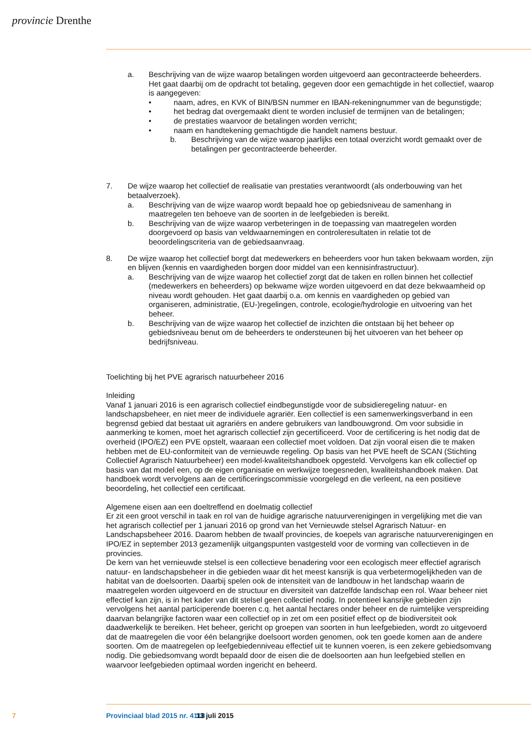provincie Drenthe
a. Beschrijving van de wijze waarop betalingen worden uitgevoerd aan gecontracteerde beheerders. Het gaat daarbij om de opdracht tot betaling, gegeven door een gemachtigde in het collectief, waarop is aangegeven:
• naam, adres, en KVK of BIN/BSN nummer en IBAN-rekeningnummer van de begunstigde;
• het bedrag dat overgemaakt dient te worden inclusief de termijnen van de betalingen;
• de prestaties waarvoor de betalingen worden verricht;
• naam en handtekening gemachtigde die handelt namens bestuur.
b. Beschrijving van de wijze waarop jaarlijks een totaal overzicht wordt gemaakt over de betalingen per gecontracteerde beheerder.
7. De wijze waarop het collectief de realisatie van prestaties verantwoordt (als onderbouwing van het betaalverzoek).
a. Beschrijving van de wijze waarop wordt bepaald hoe op gebiedsniveau de samenhang in maatregelen ten behoeve van de soorten in de leefgebieden is bereikt.
b. Beschrijving van de wijze waarop verbeteringen in de toepassing van maatregelen worden doorgevoerd op basis van veldwaarnemingen en controleresultaten in relatie tot de beoordelingscriteria van de gebiedsaanvraag.
8. De wijze waarop het collectief borgt dat medewerkers en beheerders voor hun taken bekwaam worden, zijn en blijven (kennis en vaardigheden borgen door middel van een kennisinfrastructuur).
a. Beschrijving van de wijze waarop het collectief zorgt dat de taken en rollen binnen het collectief (medewerkers en beheerders) op bekwame wijze worden uitgevoerd en dat deze bekwaamheid op niveau wordt gehouden. Het gaat daarbij o.a. om kennis en vaardigheden op gebied van organiseren, administratie, (EU-)regelingen, controle, ecologie/hydrologie en uitvoering van het beheer.
b. Beschrijving van de wijze waarop het collectief de inzichten die ontstaan bij het beheer op gebiedsniveau benut om de beheerders te ondersteunen bij het uitvoeren van het beheer op bedrijfsniveau.
Toelichting bij het PVE agrarisch natuurbeheer 2016
Inleiding
Vanaf 1 januari 2016 is een agrarisch collectief eindbegunstigde voor de subsidieregeling natuur- en landschapsbeheer, en niet meer de individuele agrariër. Een collectief is een samenwerkingsverband in een begrensd gebied dat bestaat uit agrariërs en andere gebruikers van landbouwgrond. Om voor subsidie in aanmerking te komen, moet het agrarisch collectief zijn gecertificeerd. Voor de certificering is het nodig dat de overheid (IPO/EZ) een PVE opstelt, waaraan een collectief moet voldoen. Dat zijn vooral eisen die te maken hebben met de EU-conformiteit van de vernieuwde regeling. Op basis van het PVE heeft de SCAN (Stichting Collectief Agrarisch Natuurbeheer) een model-kwaliteitshandboek opgesteld. Vervolgens kan elk collectief op basis van dat model een, op de eigen organisatie en werkwijze toegesneden, kwaliteitshandboek maken. Dat handboek wordt vervolgens aan de certificeringscommissie voorgelegd en die verleent, na een positieve beoordeling, het collectief een certificaat.
Algemene eisen aan een doeltreffend en doelmatig collectief
Er zit een groot verschil in taak en rol van de huidige agrarische natuurverenigingen in vergelijking met die van het agrarisch collectief per 1 januari 2016 op grond van het Vernieuwde stelsel Agrarisch Natuur- en Landschapsbeheer 2016. Daarom hebben de twaalf provincies, de koepels van agrarische natuurverenigingen en IPO/EZ in september 2013 gezamenlijk uitgangspunten vastgesteld voor de vorming van collectieven in de provincies.
De kern van het vernieuwde stelsel is een collectieve benadering voor een ecologisch meer effectief agrarisch natuur- en landschapsbeheer in die gebieden waar dit het meest kansrijk is qua verbetermogelijkheden van de habitat van de doelsoorten. Daarbij spelen ook de intensiteit van de landbouw in het landschap waarin de maatregelen worden uitgevoerd en de structuur en diversiteit van datzelfde landschap een rol. Waar beheer niet effectief kan zijn, is in het kader van dit stelsel geen collectief nodig. In potentieel kansrijke gebieden zijn vervolgens het aantal participerende boeren c.q. het aantal hectares onder beheer en de ruimtelijke verspreiding daarvan belangrijke factoren waar een collectief op in zet om een positief effect op de biodiversiteit ook daadwerkelijk te bereiken. Het beheer, gericht op groepen van soorten in hun leefgebieden, wordt zo uitgevoerd dat de maatregelen die voor één belangrijke doelsoort worden genomen, ook ten goede komen aan de andere soorten. Om de maatregelen op leefgebiedenniveau effectief uit te kunnen voeren, is een zekere gebiedsomvang nodig. Die gebiedsomvang wordt bepaald door de eisen die de doelsoorten aan hun leefgebied stellen en waarvoor leefgebieden optimaal worden ingericht en beheerd.
7 Provinciaal blad 2015 nr. 4118 13 juli 2015